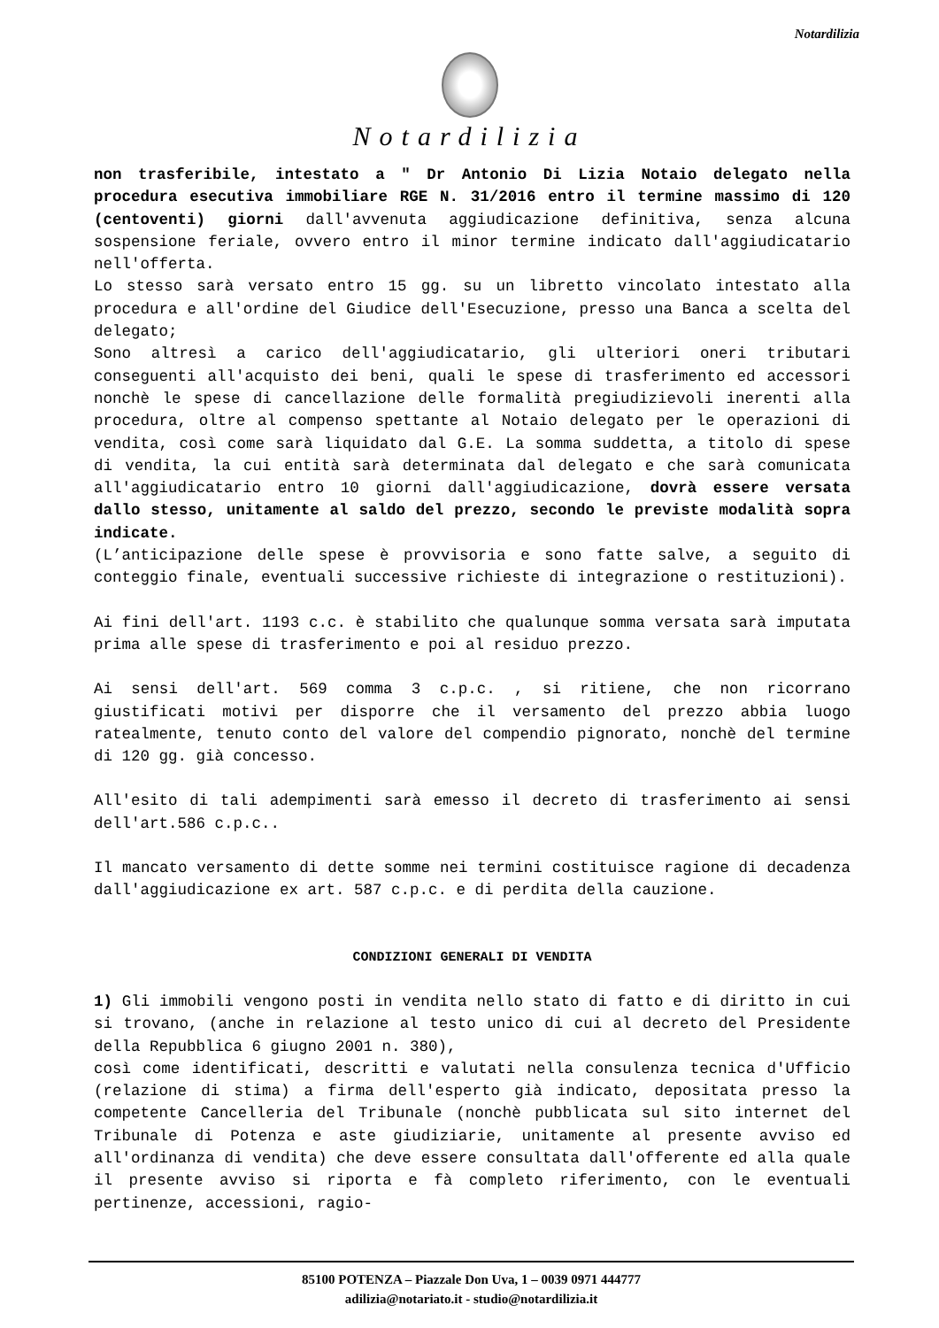Notardilizia
Notardilizia
non trasferibile, intestato a " Dr Antonio Di Lizia Notaio delegato nella procedura esecutiva immobiliare RGE N. 31/2016 entro il termine massimo di 120 (centoventi) giorni dall'avvenuta aggiudicazione definitiva, senza alcuna sospensione feriale, ovvero entro il minor termine indicato dall'aggiudicatario nell'offerta.
Lo stesso sarà versato entro 15 gg. su un libretto vincolato intestato alla procedura e all'ordine del Giudice dell'Esecuzione, presso una Banca a scelta del delegato;
Sono altresì a carico dell'aggiudicatario, gli ulteriori oneri tributari conseguenti all'acquisto dei beni, quali le spese di trasferimento ed accessori nonchè le spese di cancellazione delle formalità pregiudizievoli inerenti alla procedura, oltre al compenso spettante al Notaio delegato per le operazioni di vendita, così come sarà liquidato dal G.E. La somma suddetta, a titolo di spese di vendita, la cui entità sarà determinata dal delegato e che sarà comunicata all'aggiudicatario entro 10 giorni dall'aggiudicazione, dovrà essere versata dallo stesso, unitamente al saldo del prezzo, secondo le previste modalità sopra indicate.
(L’anticipazione delle spese è provvisoria e sono fatte salve, a seguito di conteggio finale, eventuali successive richieste di integrazione o restituzioni).
Ai fini dell'art. 1193 c.c. è stabilito che qualunque somma versata sarà imputata prima alle spese di trasferimento e poi al residuo prezzo.
Ai sensi dell'art. 569 comma 3 c.p.c. , si ritiene, che non ricorrano giustificati motivi per disporre che il versamento del prezzo abbia luogo ratealmente, tenuto conto del valore del compendio pignorato, nonchè del termine di 120 gg. già concesso.
All'esito di tali adempimenti sarà emesso il decreto di trasferimento ai sensi dell'art.586 c.p.c..
Il mancato versamento di dette somme nei termini costituisce ragione di decadenza dall'aggiudicazione ex art. 587 c.p.c. e di perdita della cauzione.
CONDIZIONI GENERALI DI VENDITA
1) Gli immobili vengono posti in vendita nello stato di fatto e di diritto in cui si trovano, (anche in relazione al testo unico di cui al decreto del Presidente della Repubblica 6 giugno 2001 n. 380),
così come identificati, descritti e valutati nella consulenza tecnica d'Ufficio (relazione di stima) a firma dell'esperto già indicato, depositata presso la competente Cancelleria del Tribunale (nonchè pubblicata sul sito internet del Tribunale di Potenza e aste giudiziarie, unitamente al presente avviso ed all'ordinanza di vendita) che deve essere consultata dall'offerente ed alla quale il presente avviso si riporta e fà completo riferimento, con le eventuali pertinenze, accessioni, ragio-
85100 POTENZA – Piazzale Don Uva, 1 – 0039 0971 444777
adilizia@notariato.it - studio@notardilizia.it